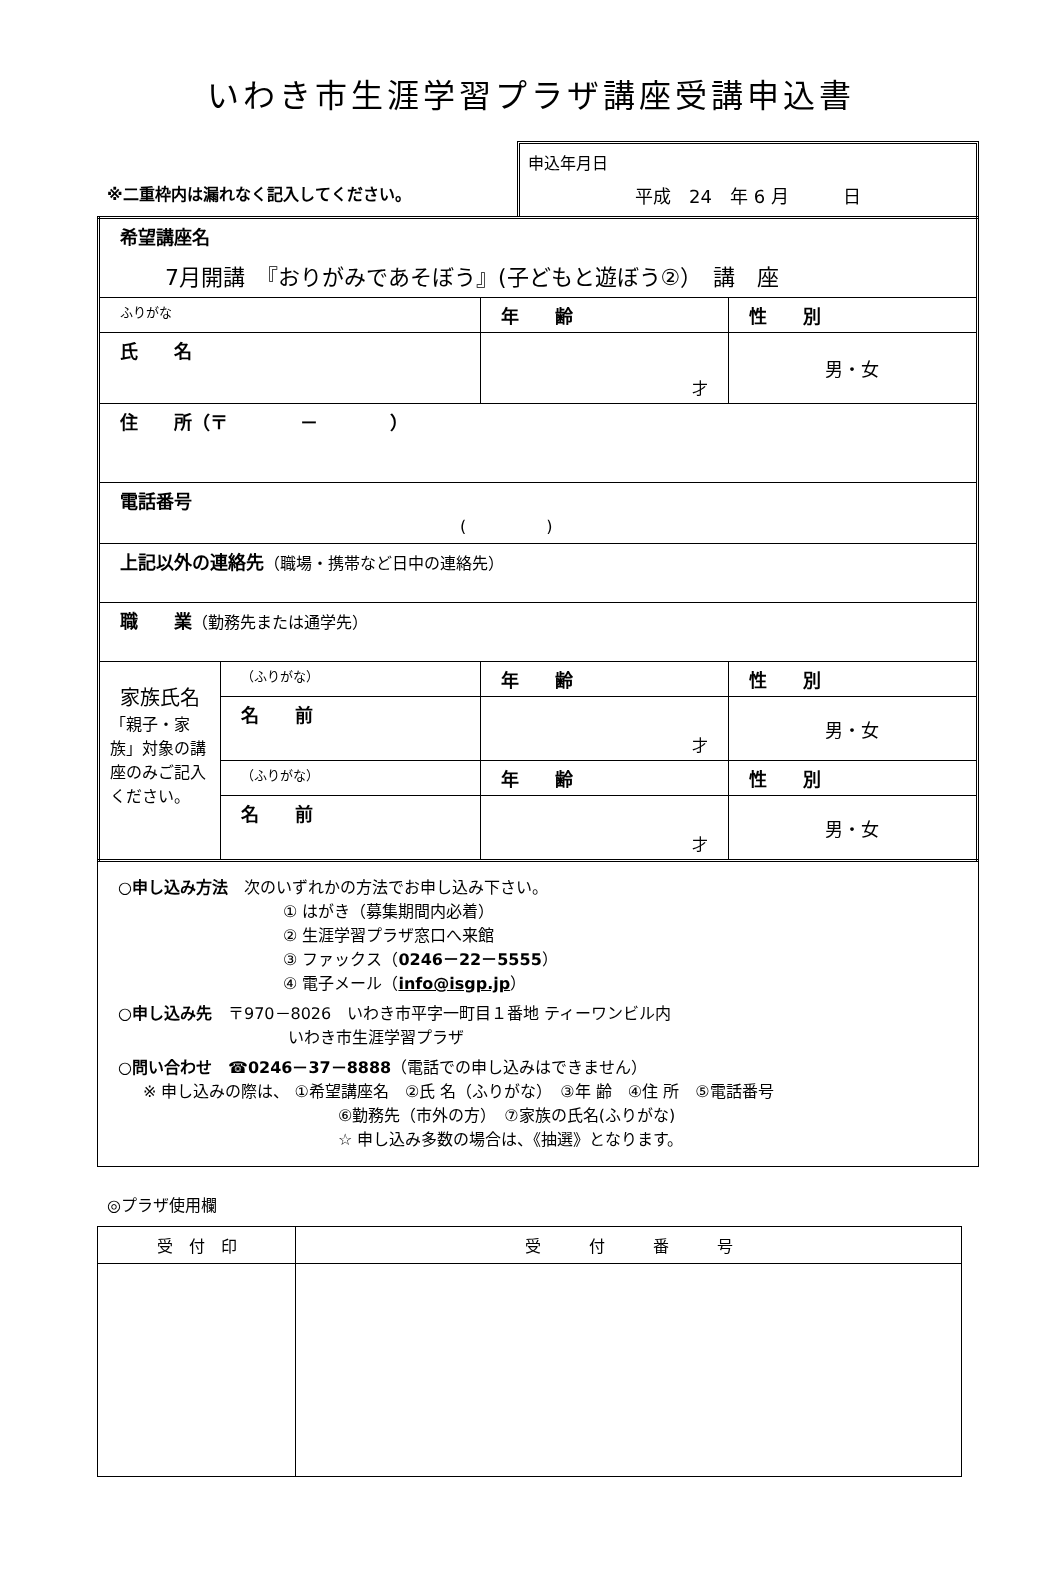いわき市生涯学習プラザ講座受講申込書
※二重枠内は漏れなく記入してください。
申込年月日
平成　24　年 6 月　　　日
| 希望講座名 7月開講 『おりがみであそぼう』(子どもと遊ぼう②） 講 座 | | | |
| ふりがな | | 年 齢 | 性 別 |
| 氏 名 | | 才 | 男・女 |
| 住 所（〒 － ） | | | |
| 電話番号 ( ) | | | |
| 上記以外の連絡先 （職場・携帯など日中の連絡先） | | | |
| 職 業 （勤務先または通学先） | | | |
| 家族氏名 「親子・家族」対象の講座のみご記入ください。 | （ふりがな） | 年 齢 | 性 別 |
| | 名 前 | 才 | 男・女 |
| | （ふりがな） | 年 齢 | 性 別 |
| | 名 前 | 才 | 男・女 |
○申し込み方法　次のいずれかの方法でお申し込み下さい。
① はがき（募集期間内必着）
② 生涯学習プラザ窓口へ来館
③ ファックス（0246－22－5555）
④ 電子メール（info@isgp.jp）
○申し込み先　〒970－8026　いわき市平字一町目１番地 ティーワンビル内
いわき市生涯学習プラザ
○問い合わせ　☎0246－37－8888（電話での申し込みはできません）
※ 申し込みの際は、 ①希望講座名　②氏 名（ふりがな）　③年 齢　④住 所　⑤電話番号
⑥勤務先（市外の方）　⑦家族の氏名(ふりがな)
☆ 申し込み多数の場合は、《抽選》となります。
◎プラザ使用欄
| 受 付 印 | 受 付 番 号 |
| --- | --- |